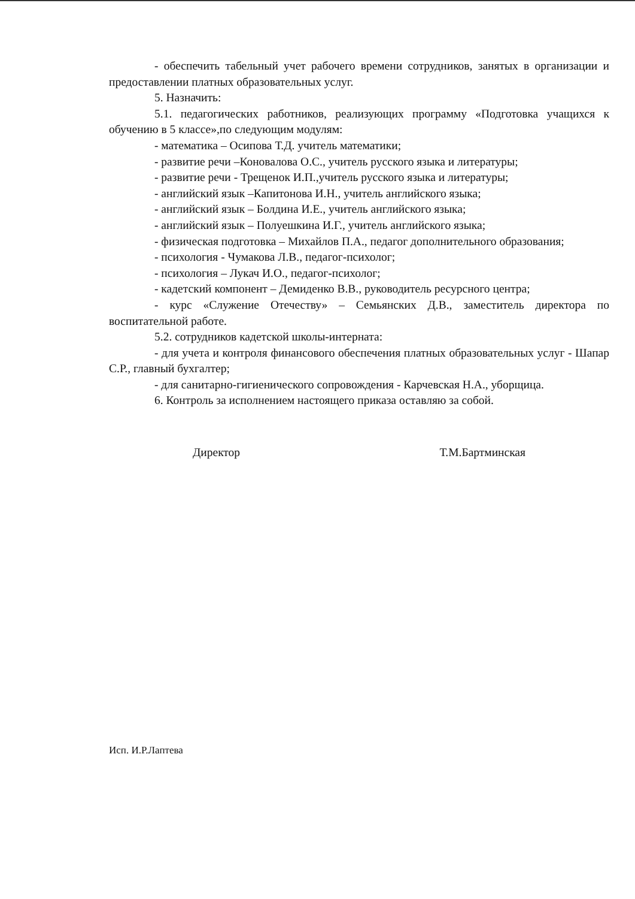- обеспечить табельный учет рабочего времени сотрудников, занятых в организации и предоставлении платных образовательных услуг.
5. Назначить:
5.1. педагогических работников, реализующих программу «Подготовка учащихся к обучению в 5 классе»,по следующим модулям:
- математика – Осипова Т.Д. учитель математики;
- развитие речи –Коновалова О.С., учитель русского языка и литературы;
- развитие речи - Трещенок И.П.,учитель русского языка и литературы;
- английский язык –Капитонова И.Н., учитель английского языка;
- английский язык – Болдина И.Е., учитель английского языка;
- английский язык – Полуешкина И.Г., учитель английского языка;
- физическая подготовка – Михайлов П.А., педагог дополнительного образования;
- психология - Чумакова Л.В., педагог-психолог;
- психология – Лукач И.О., педагог-психолог;
- кадетский компонент – Демиденко В.В., руководитель ресурсного центра;
- курс «Служение Отечеству» – Семьянских Д.В., заместитель директора по воспитательной работе.
5.2. сотрудников кадетской школы-интерната:
- для учета и контроля финансового обеспечения платных образовательных услуг - Шапар С.Р., главный бухгалтер;
- для санитарно-гигиенического сопровождения - Карчевская Н.А., уборщица.
6. Контроль за исполнением настоящего приказа оставляю за собой.
Директор Т.М.Бартминская
Исп. И.Р.Лаптева